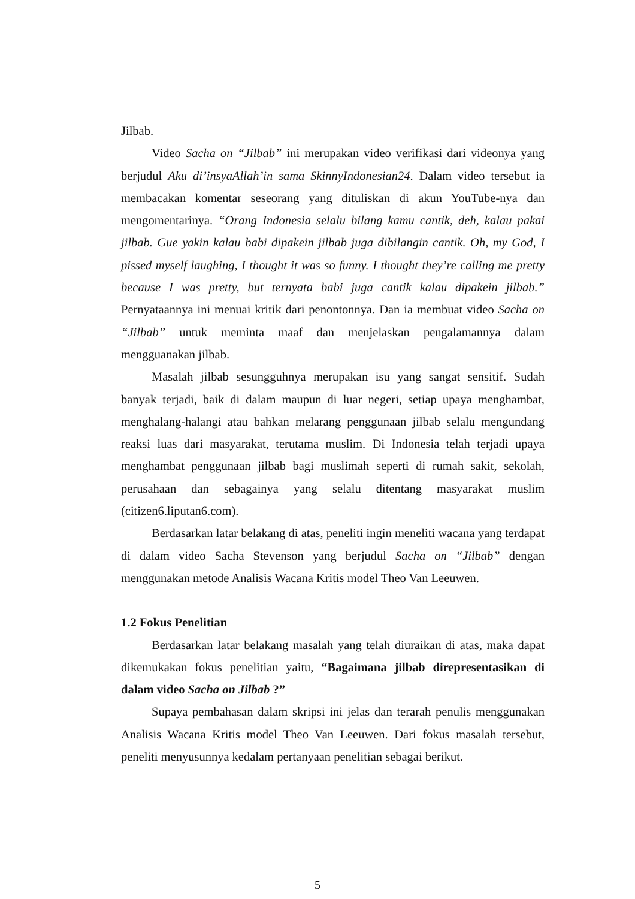Jilbab.
Video Sacha on “Jilbab” ini merupakan video verifikasi dari videonya yang berjudul Aku di’insyaAllah’in sama SkinnyIndonesian24. Dalam video tersebut ia membacakan komentar seseorang yang dituliskan di akun YouTube-nya dan mengomentarinya. “Orang Indonesia selalu bilang kamu cantik, deh, kalau pakai jilbab. Gue yakin kalau babi dipakein jilbab juga dibilangin cantik. Oh, my God, I pissed myself laughing, I thought it was so funny. I thought they’re calling me pretty because I was pretty, but ternyata babi juga cantik kalau dipakein jilbab.” Pernyataannya ini menuai kritik dari penontonnya. Dan ia membuat video Sacha on “Jilbab” untuk meminta maaf dan menjelaskan pengalamannya dalam mengguanakan jilbab.
Masalah jilbab sesungguhnya merupakan isu yang sangat sensitif. Sudah banyak terjadi, baik di dalam maupun di luar negeri, setiap upaya menghambat, menghalang-halangi atau bahkan melarang penggunaan jilbab selalu mengundang reaksi luas dari masyarakat, terutama muslim. Di Indonesia telah terjadi upaya menghambat penggunaan jilbab bagi muslimah seperti di rumah sakit, sekolah, perusahaan dan sebagainya yang selalu ditentang masyarakat muslim (citizen6.liputan6.com).
Berdasarkan latar belakang di atas, peneliti ingin meneliti wacana yang terdapat di dalam video Sacha Stevenson yang berjudul Sacha on “Jilbab” dengan menggunakan metode Analisis Wacana Kritis model Theo Van Leeuwen.
1.2 Fokus Penelitian
Berdasarkan latar belakang masalah yang telah diuraikan di atas, maka dapat dikemukakan fokus penelitian yaitu, “Bagaimana jilbab direpresentasikan di dalam video Sacha on Jilbab ?”
Supaya pembahasan dalam skripsi ini jelas dan terarah penulis menggunakan Analisis Wacana Kritis model Theo Van Leeuwen. Dari fokus masalah tersebut, peneliti menyusunnya kedalam pertanyaan penelitian sebagai berikut.
5